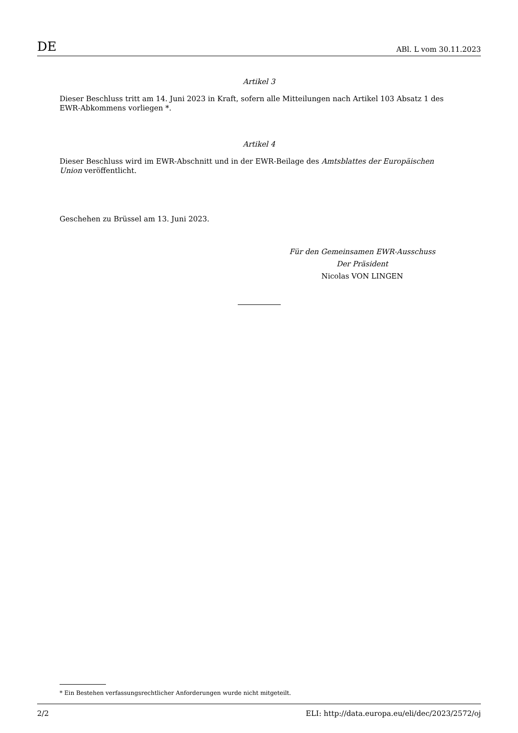DE ABl. L vom 30.11.2023
Artikel 3
Dieser Beschluss tritt am 14. Juni 2023 in Kraft, sofern alle Mitteilungen nach Artikel 103 Absatz 1 des EWR-Abkommens vorliegen *.
Artikel 4
Dieser Beschluss wird im EWR-Abschnitt und in der EWR-Beilage des Amtsblattes der Europäischen Union veröffentlicht.
Geschehen zu Brüssel am 13. Juni 2023.
Für den Gemeinsamen EWR-Ausschuss
Der Präsident
Nicolas VON LINGEN
* Ein Bestehen verfassungsrechtlicher Anforderungen wurde nicht mitgeteilt.
2/2 ELI: http://data.europa.eu/eli/dec/2023/2572/oj